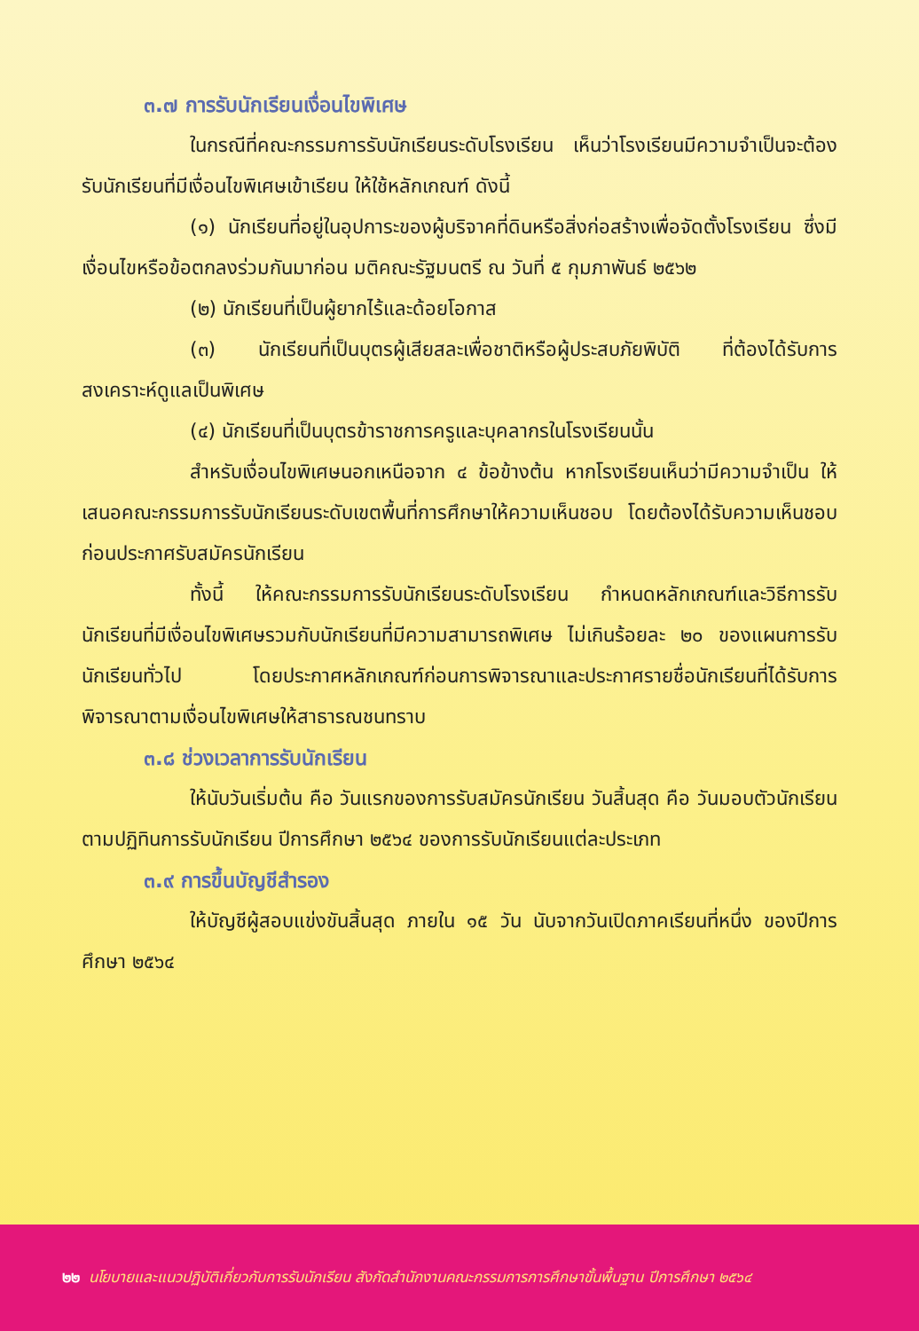๓.๗ การรับนักเรียนเงื่อนไขพิเศษ
ในกรณีที่คณะกรรมการรับนักเรียนระดับโรงเรียน เห็นว่าโรงเรียนมีความจำเป็นจะต้องรับนักเรียนที่มีเงื่อนไขพิเศษเข้าเรียน ให้ใช้หลักเกณฑ์ ดังนี้
(๑) นักเรียนที่อยู่ในอุปการะของผู้บริจาคที่ดินหรือสิ่งก่อสร้างเพื่อจัดตั้งโรงเรียน ซึ่งมีเงื่อนไขหรือข้อตกลงร่วมกันมาก่อน มติคณะรัฐมนตรี ณ วันที่ ๕ กุมภาพันธ์ ๒๕๖๒
(๒) นักเรียนที่เป็นผู้ยากไร้และด้อยโอกาส
(๓) นักเรียนที่เป็นบุตรผู้เสียสละเพื่อชาติหรือผู้ประสบภัยพิบัติ ที่ต้องได้รับการสงเคราะห์ดูแลเป็นพิเศษ
(๔) นักเรียนที่เป็นบุตรข้าราชการครูและบุคลากรในโรงเรียนนั้น
สำหรับเงื่อนไขพิเศษนอกเหนือจาก ๔ ข้อข้างต้น หากโรงเรียนเห็นว่ามีความจำเป็น ให้เสนอคณะกรรมการรับนักเรียนระดับเขตพื้นที่การศึกษาให้ความเห็นชอบ โดยต้องได้รับความเห็นชอบก่อนประกาศรับสมัครนักเรียน
ทั้งนี้ ให้คณะกรรมการรับนักเรียนระดับโรงเรียน กำหนดหลักเกณฑ์และวิธีการรับนักเรียนที่มีเงื่อนไขพิเศษรวมกับนักเรียนที่มีความสามารถพิเศษ ไม่เกินร้อยละ ๒๐ ของแผนการรับนักเรียนทั่วไป โดยประกาศหลักเกณฑ์ก่อนการพิจารณาและประกาศรายชื่อนักเรียนที่ได้รับการพิจารณาตามเงื่อนไขพิเศษให้สาธารณชนทราบ
๓.๘ ช่วงเวลาการรับนักเรียน
ให้นับวันเริ่มต้น คือ วันแรกของการรับสมัครนักเรียน วันสิ้นสุด คือ วันมอบตัวนักเรียน ตามปฏิทินการรับนักเรียน ปีการศึกษา ๒๕๖๔ ของการรับนักเรียนแต่ละประเภท
๓.๙ การขึ้นบัญชีสำรอง
ให้บัญชีผู้สอบแข่งขันสิ้นสุด ภายใน ๑๕ วัน นับจากวันเปิดภาคเรียนที่หนึ่ง ของปีการศึกษา ๒๕๖๔
๒๒ นโยบายและแนวปฏิบัติเกี่ยวกับการรับนักเรียน สังกัดสำนักงานคณะกรรมการการศึกษาขั้นพื้นฐาน ปีการศึกษา ๒๕๖๔